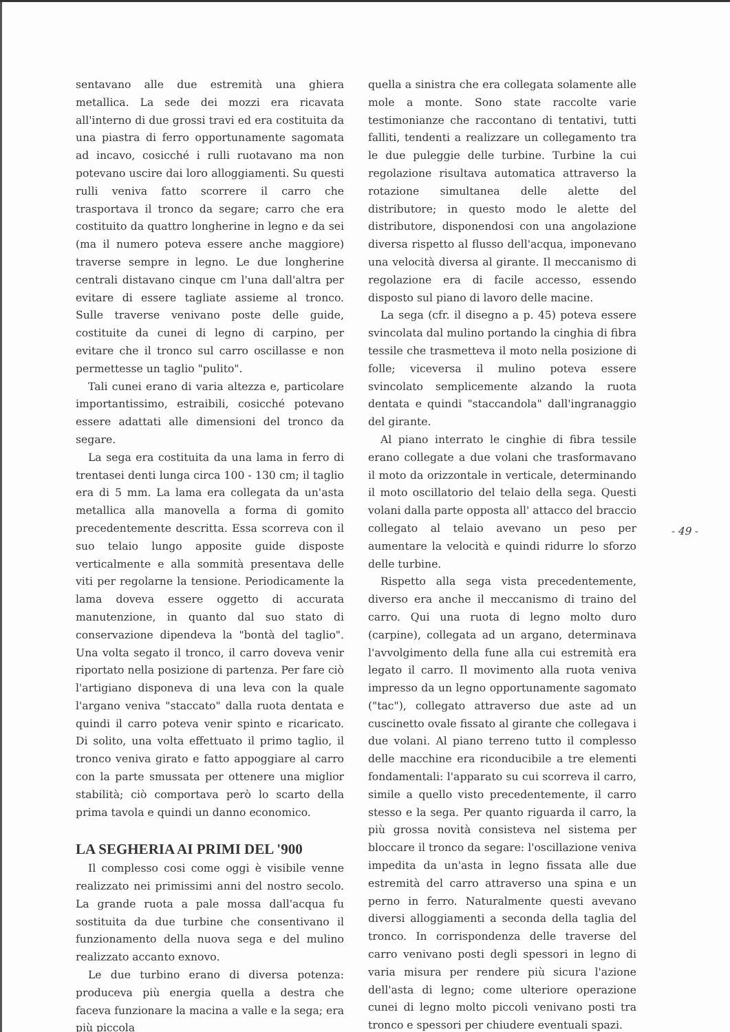sentavano alle due estremità una ghiera metallica. La sede dei mozzi era ricavata all'interno di due grossi travi ed era costituita da una piastra di ferro opportunamente sagomata ad incavo, cosicché i rulli ruotavano ma non potevano uscire dai loro alloggiamenti. Su questi rulli veniva fatto scorrere il carro che trasportava il tronco da segare; carro che era costituito da quattro longherine in legno e da sei (ma il numero poteva essere anche maggiore) traverse sempre in legno. Le due longherine centrali distavano cinque cm l'una dall'altra per evitare di essere tagliate assieme al tronco. Sulle traverse venivano poste delle guide, costituite da cunei di legno di carpino, per evitare che il tronco sul carro oscillasse e non permettesse un taglio "pulito".
Tali cunei erano di varia altezza e, particolare importantissimo, estraibili, cosicché potevano essere adattati alle dimensioni del tronco da segare.
La sega era costituita da una lama in ferro di trentasei denti lunga circa 100 - 130 cm; il taglio era di 5 mm. La lama era collegata da un'asta metallica alla manovella a forma di gomito precedentemente descritta. Essa scorreva con il suo telaio lungo apposite guide disposte verticalmente e alla sommità presentava delle viti per regolarne la tensione. Periodicamente la lama doveva essere oggetto di accurata manutenzione, in quanto dal suo stato di conservazione dipendeva la "bontà del taglio". Una volta segato il tronco, il carro doveva venir riportato nella posizione di partenza. Per fare ciò l'artigiano disponeva di una leva con la quale l'argano veniva "staccato" dalla ruota dentata e quindi il carro poteva venir spinto e ricaricato. Di solito, una volta effettuato il primo taglio, il tronco veniva girato e fatto appoggiare al carro con la parte smussata per ottenere una miglior stabilità; ciò comportava però lo scarto della prima tavola e quindi un danno economico.
LA SEGHERIA AI PRIMI DEL '900
Il complesso cosi come oggi è visibile venne realizzato nei primissimi anni del nostro secolo. La grande ruota a pale mossa dall'acqua fu sostituita da due turbine che consentivano il funzionamento della nuova sega e del mulino realizzato accanto exnovo.
Le due turbino erano di diversa potenza: produceva più energia quella a destra che faceva funzionare la macina a valle e la sega; era più piccola
quella a sinistra che era collegata solamente alle mole a monte. Sono state raccolte varie testimonianze che raccontano di tentativi, tutti falliti, tendenti a realizzare un collegamento tra le due puleggie delle turbine. Turbine la cui regolazione risultava automatica attraverso la rotazione simultanea delle alette del distributore; in questo modo le alette del distributore, disponendosi con una angolazione diversa rispetto al flusso dell'acqua, imponevano una velocità diversa al girante. Il meccanismo di regolazione era di facile accesso, essendo disposto sul piano di lavoro delle macine.
La sega (cfr. il disegno a p. 45) poteva essere svincolata dal mulino portando la cinghia di fibra tessile che trasmetteva il moto nella posizione di folle; viceversa il mulino poteva essere svincolato semplicemente alzando la ruota dentata e quindi "staccandola" dall'ingranaggio del girante.
Al piano interrato le cinghie di fibra tessile erano collegate a due volani che trasformavano il moto da orizzontale in verticale, determinando il moto oscillatorio del telaio della sega. Questi volani dalla parte opposta all' attacco del braccio collegato al telaio avevano un peso per aumentare la velocità e quindi ridurre lo sforzo delle turbine.
Rispetto alla sega vista precedentemente, diverso era anche il meccanismo di traino del carro. Qui una ruota di legno molto duro (carpine), collegata ad un argano, determinava l'avvolgimento della fune alla cui estremità era legato il carro. Il movimento alla ruota veniva impresso da un legno opportunamente sagomato ("tac"), collegato attraverso due aste ad un cuscinetto ovale fissato al girante che collegava i due volani. Al piano terreno tutto il complesso delle macchine era riconducibile a tre elementi fondamentali: l'apparato su cui scorreva il carro, simile a quello visto precedentemente, il carro stesso e la sega. Per quanto riguarda il carro, la più grossa novità consisteva nel sistema per bloccare il tronco da segare: l'oscillazione veniva impedita da un'asta in legno fissata alle due estremità del carro attraverso una spina e un perno in ferro. Naturalmente questi avevano diversi alloggiamenti a seconda della taglia del tronco. In corrispondenza delle traverse del carro venivano posti degli spessori in legno di varia misura per rendere più sicura l'azione dell'asta di legno; come ulteriore operazione cunei di legno molto piccoli venivano posti tra tronco e spessori per chiudere eventuali spazi.
- 49 -